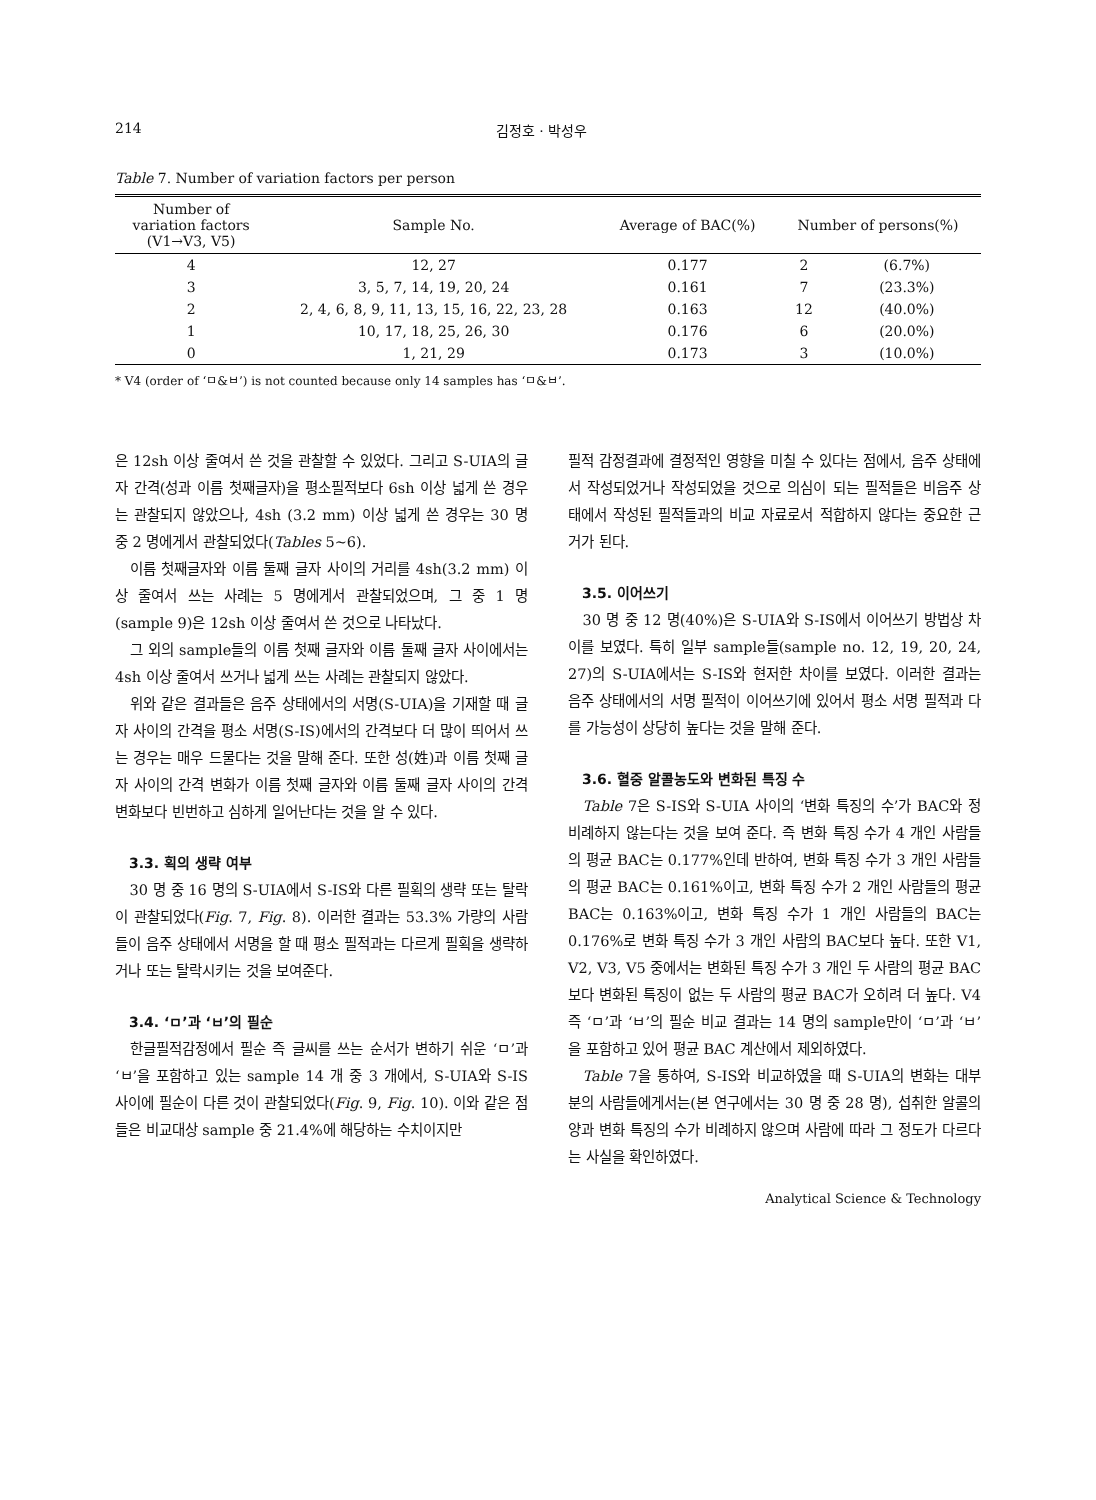214 김정호 · 박성우
Table 7. Number of variation factors per person
| Number of variation factors (V1→V3, V5) | Sample No. | Average of BAC(%) | Number of persons(%) | |
| --- | --- | --- | --- | --- |
| 4 | 12, 27 | 0.177 | 2 | (6.7%) |
| 3 | 3, 5, 7, 14, 19, 20, 24 | 0.161 | 7 | (23.3%) |
| 2 | 2, 4, 6, 8, 9, 11, 13, 15, 16, 22, 23, 28 | 0.163 | 12 | (40.0%) |
| 1 | 10, 17, 18, 25, 26, 30 | 0.176 | 6 | (20.0%) |
| 0 | 1, 21, 29 | 0.173 | 3 | (10.0%) |
* V4 (order of ‘ㅁ&ㅂ’) is not counted because only 14 samples has ‘ㅁ&ㅂ’.
은 12sh 이상 줄여서 쓴 것을 관찰할 수 있었다. 그리고 S-UIA의 글자 간격(성과 이름 첫째글자)을 평소필적보다 6sh 이상 넓게 쓴 경우는 관찰되지 않았으나, 4sh (3.2 mm) 이상 넓게 쓴 경우는 30 명 중 2 명에게서 관찰되었다(Tables 5~6).
이름 첫째글자와 이름 둘째 글자 사이의 거리를 4sh(3.2 mm) 이상 줄여서 쓰는 사례는 5 명에게서 관찰되었으며, 그 중 1 명(sample 9)은 12sh 이상 줄여서 쓴 것으로 나타났다.
그 외의 sample들의 이름 첫째 글자와 이름 둘째 글자 사이에서는 4sh 이상 줄여서 쓰거나 넓게 쓰는 사례는 관찰되지 않았다.
위와 같은 결과들은 음주 상태에서의 서명(S-UIA)을 기재할 때 글자 사이의 간격을 평소 서명(S-IS)에서의 간격보다 더 많이 띄어서 쓰는 경우는 매우 드물다는 것을 말해 준다. 또한 성(姓)과 이름 첫째 글자 사이의 간격 변화가 이름 첫째 글자와 이름 둘째 글자 사이의 간격 변화보다 빈번하고 심하게 일어난다는 것을 알 수 있다.
3.3. 획의 생략 여부
30 명 중 16 명의 S-UIA에서 S-IS와 다른 필획의 생략 또는 탈락이 관찰되었다(Fig. 7, Fig. 8). 이러한 결과는 53.3% 가량의 사람들이 음주 상태에서 서명을 할 때 평소 필적과는 다르게 필획을 생략하거나 또는 탈락시키는 것을 보여준다.
3.4. ‘ㅁ’과 ‘ㅂ’의 필순
한글필적감정에서 필순 즉 글씨를 쓰는 순서가 변하기 쉬운 ‘ㅁ’과 ‘ㅂ’을 포함하고 있는 sample 14 개 중 3 개에서, S-UIA와 S-IS 사이에 필순이 다른 것이 관찰되었다(Fig. 9, Fig. 10). 이와 같은 점들은 비교대상 sample 중 21.4%에 해당하는 수치이지만
필적 감정결과에 결정적인 영향을 미칠 수 있다는 점에서, 음주 상태에서 작성되었거나 작성되었을 것으로 의심이 되는 필적들은 비음주 상태에서 작성된 필적들과의 비교 자료로서 적합하지 않다는 중요한 근거가 된다.
3.5. 이어쓰기
30 명 중 12 명(40%)은 S-UIA와 S-IS에서 이어쓰기 방법상 차이를 보였다. 특히 일부 sample들(sample no. 12, 19, 20, 24, 27)의 S-UIA에서는 S-IS와 현저한 차이를 보였다. 이러한 결과는 음주 상태에서의 서명 필적이 이어쓰기에 있어서 평소 서명 필적과 다를 가능성이 상당히 높다는 것을 말해 준다.
3.6. 혈중 알콜농도와 변화된 특징 수
Table 7은 S-IS와 S-UIA 사이의 ‘변화 특징의 수’가 BAC와 정비례하지 않는다는 것을 보여 준다. 즉 변화 특징 수가 4 개인 사람들의 평균 BAC는 0.177%인데 반하여, 변화 특징 수가 3 개인 사람들의 평균 BAC는 0.161%이고, 변화 특징 수가 2 개인 사람들의 평균 BAC는 0.163%이고, 변화 특징 수가 1 개인 사람들의 BAC는 0.176%로 변화 특징 수가 3 개인 사람의 BAC보다 높다. 또한 V1, V2, V3, V5 중에서는 변화된 특징 수가 3 개인 두 사람의 평균 BAC보다 변화된 특징이 없는 두 사람의 평균 BAC가 오히려 더 높다. V4 즉 ‘ㅁ’과 ‘ㅂ’의 필순 비교 결과는 14 명의 sample만이 ‘ㅁ’과 ‘ㅂ’을 포함하고 있어 평균 BAC 계산에서 제외하였다.
Table 7을 통하여, S-IS와 비교하였을 때 S-UIA의 변화는 대부분의 사람들에게서는(본 연구에서는 30 명 중 28 명), 섭취한 알콜의 양과 변화 특징의 수가 비례하지 않으며 사람에 따라 그 정도가 다르다는 사실을 확인하였다.
Analytical Science & Technology